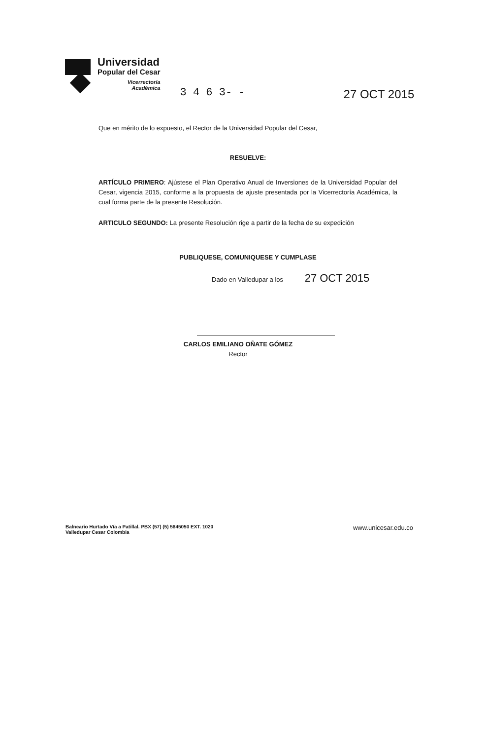Universidad
Popular del Cesar
Vicerrectoría
Académica
3 4 6 3- - 27 OCT 2015
Que en mérito de lo expuesto, el Rector de la Universidad Popular del Cesar,
RESUELVE:
ARTÍCULO PRIMERO: Ajústese el Plan Operativo Anual de Inversiones de la Universidad Popular del Cesar, vigencia 2015, conforme a la propuesta de ajuste presentada por la Vicerrectoría Académica, la cual forma parte de la presente Resolución.
ARTICULO SEGUNDO: La presente Resolución rige a partir de la fecha de su expedición
PUBLIQUESE, COMUNIQUESE Y CUMPLASE
Dado en Valledupar a los 27 OCT 2015
CARLOS EMILIANO OÑATE GÓMEZ
Rector
Balneario Hurtado Vía a Patillal. PBX (57) (5) 5845050 EXT. 1020
Valledupar Cesar Colombia
www.unicesar.edu.co